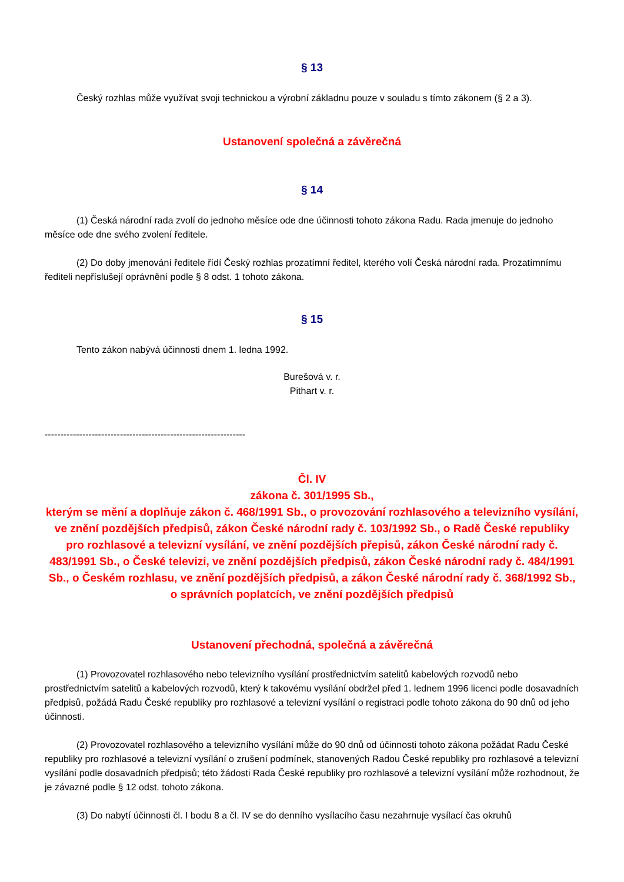§ 13
Český rozhlas může využívat svoji technickou a výrobní základnu pouze v souladu s tímto zákonem (§ 2 a 3).
Ustanovení společná a závěrečná
§ 14
(1) Česká národní rada zvolí do jednoho měsíce ode dne účinnosti tohoto zákona Radu. Rada jmenuje do jednoho měsíce ode dne svého zvolení ředitele.
(2) Do doby jmenování ředitele řídí Český rozhlas prozatímní ředitel, kterého volí Česká národní rada. Prozatímnímu řediteli nepříslušejí oprávnění podle § 8 odst. 1 tohoto zákona.
§ 15
Tento zákon nabývá účinnosti dnem 1. ledna 1992.
Burešová v. r.
Pithart v. r.
----------------------------------------------------------------
Čl. IV
zákona č. 301/1995 Sb.,
kterým se mění a doplňuje zákon č. 468/1991 Sb., o provozování rozhlasového a televizního vysílání, ve znění pozdějších předpisů, zákon České národní rady č. 103/1992 Sb., o Radě České republiky pro rozhlasové a televizní vysílání, ve znění pozdějších přepisů, zákon České národní rady č. 483/1991 Sb., o České televizi, ve znění pozdějších předpisů, zákon České národní rady č. 484/1991 Sb., o Českém rozhlasu, ve znění pozdějších předpisů, a zákon České národní rady č. 368/1992 Sb., o správních poplatcích, ve znění pozdějších předpisů
Ustanovení přechodná, společná a závěrečná
(1) Provozovatel rozhlasového nebo televizního vysílání prostřednictvím satelitů kabelových rozvodů nebo prostřednictvím satelitů a kabelových rozvodů, který k takovému vysílání obdržel před 1. lednem 1996 licenci podle dosavadních předpisů, požádá Radu České republiky pro rozhlasové a televizní vysílání o registraci podle tohoto zákona do 90 dnů od jeho účinnosti.
(2) Provozovatel rozhlasového a televizního vysílání může do 90 dnů od účinnosti tohoto zákona požádat Radu České republiky pro rozhlasové a televizní vysílání o zrušení podmínek, stanovených Radou České republiky pro rozhlasové a televizní vysílání podle dosavadních předpisů; této žádosti Rada České republiky pro rozhlasové a televizní vysílání může rozhodnout, že je závazné podle § 12 odst. tohoto zákona.
(3) Do nabytí účinnosti čl. I bodu 8 a čl. IV se do denního vysílacího času nezahrnuje vysílací čas okruhů